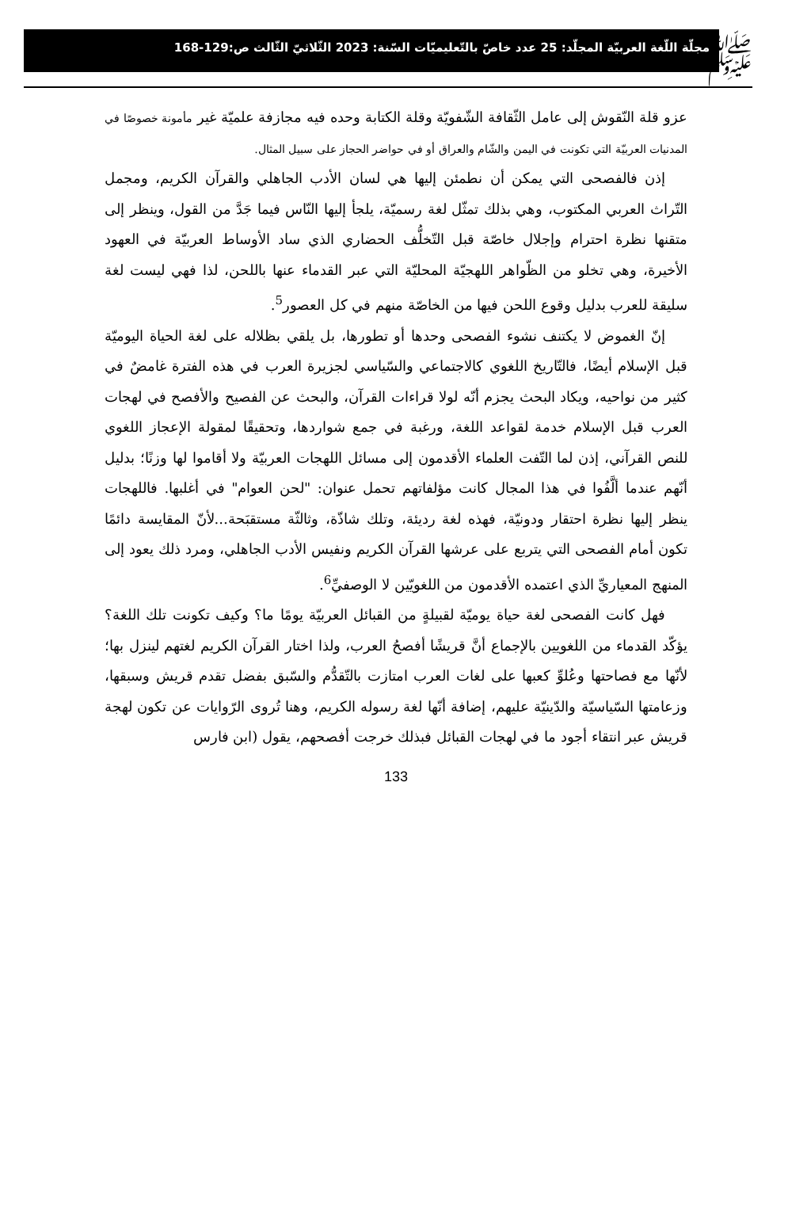ﷺ
مجلّة اللّغة العربيّة المجلّد: 25 عدد خاصّ بالتّعليميّات السّنة: 2023 الثّلاثيّ الثّالث ص:129-168
عزو قلة النّقوش إلى عامل الثّقافة الشّفويّة وقلة الكتابة وحده فيه مجازفة علميّة غير مأمونة خصوصًا في المدنيات العربيّة التي تكونت في اليمن والشّام والعراق أو في حواضر الحجاز على سبيل المثال.
إذن فالفصحى التي يمكن أن نطمئن إليها هي لسان الأدب الجاهلي والقرآن الكريم، ومجمل التّراث العربي المكتوب، وهي بذلك تمثّل لغة رسميّة، يلجأ إليها النّاس فيما جَدَّ من القول، وينظر إلى متقنها نظرة احترام وإجلال خاصّة قبل التّخلُّف الحضاري الذي ساد الأوساط العربيّة في العهود الأخيرة، وهي تخلو من الظّواهر اللهجيّة المحليّة التي عبر القدماء عنها باللحن، لذا فهي ليست لغة سليقة للعرب بدليل وقوع اللحن فيها من الخاصّة منهم في كل العصور<sup>5</sup>.
إنّ الغموض لا يكتنف نشوء الفصحى وحدها أو تطورها، بل يلقي بظلاله على لغة الحياة اليوميّة قبل الإسلام أيضًا، فالتّاريخ اللغوي كالاجتماعي والسّياسي لجزيرة العرب في هذه الفترة غامضٌ في كثير من نواحيه، ويكاد البحث يجزم أنّه لولا قراءات القرآن، والبحث عن الفصيح والأفصح في لهجات العرب قبل الإسلام خدمة لقواعد اللغة، ورغبة في جمع شواردها، وتحقيقًا لمقولة الإعجاز اللغوي للنص القرآني، إذن لما التّفت العلماء الأقدمون إلى مسائل اللهجات العربيّة ولا أقاموا لها وزنًا؛ بدليل أنّهم عندما ألَّفُوا في هذا المجال كانت مؤلفاتهم تحمل عنوان: "لحن العوام" في أغلبها. فاللهجات ينظر إليها نظرة احتقار ودونيّة، فهذه لغة رديئة، وتلك شاذّة، وثالثّة مستقبَحة...لأنّ المقايسة دائمًا تكون أمام الفصحى التي يتربع على عرشها القرآن الكريم ونفيس الأدب الجاهلي، ومرد ذلك يعود إلى المنهج المعياريِّ الذي اعتمده الأقدمون من اللغويّين لا الوصفيِّ<sup>6</sup>.
فهل كانت الفصحى لغة حياة يوميّة لقبيلةٍ من القبائل العربيّة يومًا ما؟ وكيف تكونت تلك اللغة؟ يؤكّد القدماء من اللغويين بالإجماع أنَّ قريشًا أفصحُ العرب، ولذا اختار القرآن الكريم لغتهم لينزل بها؛ لأنّها مع فصاحتها وعُلوِّ كعبها على لغات العرب امتازت بالتّقدُّم والسّبق بفضل تقدم قريش وسبقها، وزعامتها السّياسيّة والدّينيّة عليهم، إضافة أنّها لغة رسوله الكريم، وهنا تُروى الرّوايات عن تكون لهجة قريش عبر انتقاء أجود ما في لهجات القبائل فبذلك خرجت أفصحهم، يقول (ابن فارس
133